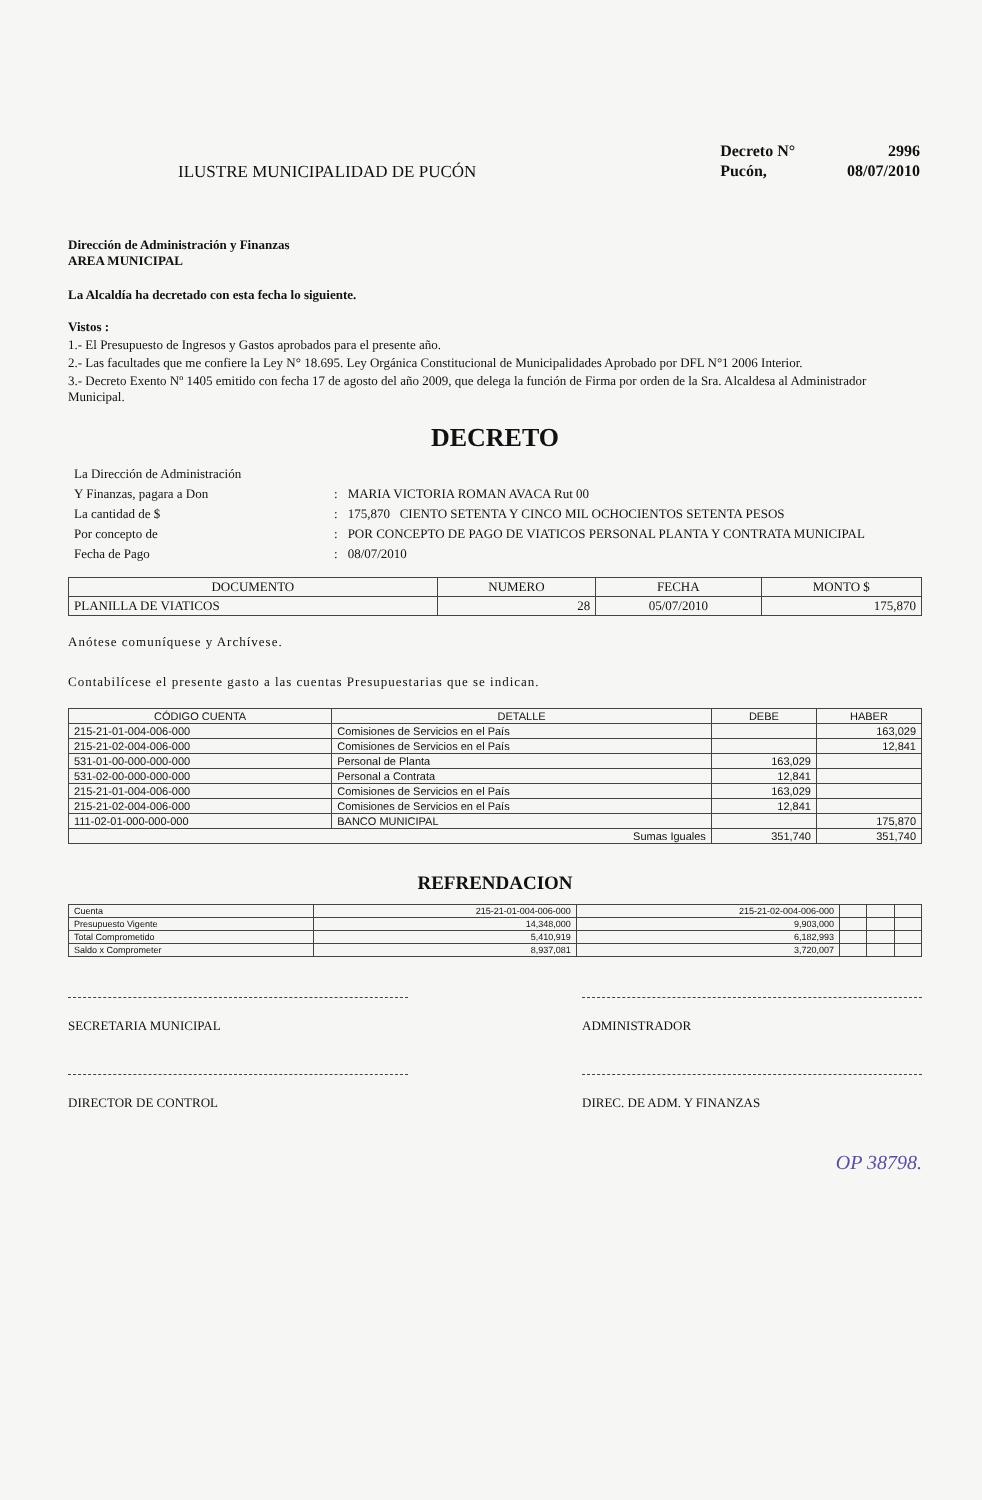ILUSTRE MUNICIPALIDAD DE PUCÓN
| Decreto N° | 2996 |
| Pucón, | 08/07/2010 |
Dirección de Administración y Finanzas
AREA MUNICIPAL
La Alcaldía ha decretado con esta fecha lo siguiente.
Vistos :
1.- El Presupuesto de Ingresos y Gastos aprobados para el presente año.
2.- Las facultades que me confiere la Ley N° 18.695. Ley Orgánica Constitucional de Municipalidades Aprobado por DFL N°1 2006 Interior.
3.- Decreto Exento Nº 1405 emitido con fecha 17 de agosto del año 2009, que delega la función de Firma por orden de la Sra. Alcaldesa al Administrador Municipal.
DECRETO
| La Dirección de Administración | | |
| Y Finanzas, pagara a Don | : | MARIA VICTORIA ROMAN AVACA Rut 00 |
| La cantidad de $ | : | 175,870 CIENTO SETENTA Y CINCO MIL OCHOCIENTOS SETENTA PESOS |
| Por concepto de | : | POR CONCEPTO DE PAGO DE VIATICOS PERSONAL PLANTA Y CONTRATA MUNICIPAL |
| Fecha de Pago | : | 08/07/2010 |
| DOCUMENTO | NUMERO | FECHA | MONTO $ |
| --- | --- | --- | --- |
| PLANILLA DE VIATICOS | 28 | 05/07/2010 | 175,870 |
Anótese comuníquese y Archívese.
Contabilícese el presente gasto a las cuentas Presupuestarias que se indican.
| CÓDIGO CUENTA | DETALLE | DEBE | HABER |
| --- | --- | --- | --- |
| 215-21-01-004-006-000 | Comisiones de Servicios en el País | | 163,029 |
| 215-21-02-004-006-000 | Comisiones de Servicios en el País | | 12,841 |
| 531-01-00-000-000-000 | Personal de Planta | 163,029 | |
| 531-02-00-000-000-000 | Personal a Contrata | 12,841 | |
| 215-21-01-004-006-000 | Comisiones de Servicios en el País | 163,029 | |
| 215-21-02-004-006-000 | Comisiones de Servicios en el País | 12,841 | |
| 111-02-01-000-000-000 | BANCO MUNICIPAL | | 175,870 |
| Sumas Iguales | | 351,740 | 351,740 |
REFRENDACION
| Cuenta | 215-21-01-004-006-000 | 215-21-02-004-006-000 | | | |
| Presupuesto Vigente | 14,348,000 | 9,903,000 | | | |
| Total Comprometido | 5,410,919 | 6,182,993 | | | |
| Saldo x Comprometer | 8,937,081 | 3,720,007 | | | |
SECRETARIA MUNICIPAL ADMINISTRADOR
DIRECTOR DE CONTROL DIREC. DE ADM. Y FINANZAS
OP 38798.